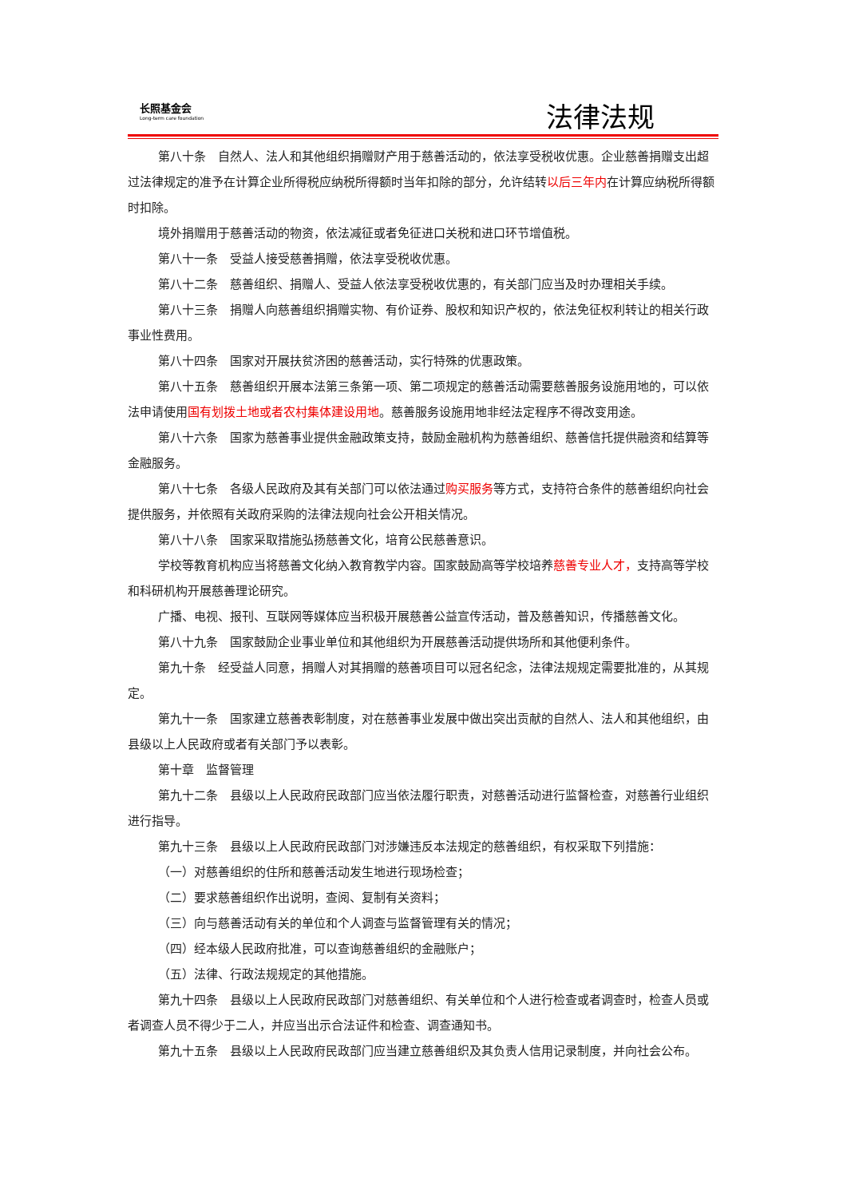长照基金会
Long-term care foundation
法律法规
第八十条　自然人、法人和其他组织捐赠财产用于慈善活动的，依法享受税收优惠。企业慈善捐赠支出超过法律规定的准予在计算企业所得税应纳税所得额时当年扣除的部分，允许结转以后三年内在计算应纳税所得额时扣除。
境外捐赠用于慈善活动的物资，依法减征或者免征进口关税和进口环节增值税。
第八十一条　受益人接受慈善捐赠，依法享受税收优惠。
第八十二条　慈善组织、捐赠人、受益人依法享受税收优惠的，有关部门应当及时办理相关手续。
第八十三条　捐赠人向慈善组织捐赠实物、有价证券、股权和知识产权的，依法免征权利转让的相关行政事业性费用。
第八十四条　国家对开展扶贫济困的慈善活动，实行特殊的优惠政策。
第八十五条　慈善组织开展本法第三条第一项、第二项规定的慈善活动需要慈善服务设施用地的，可以依法申请使用国有划拨土地或者农村集体建设用地。慈善服务设施用地非经法定程序不得改变用途。
第八十六条　国家为慈善事业提供金融政策支持，鼓励金融机构为慈善组织、慈善信托提供融资和结算等金融服务。
第八十七条　各级人民政府及其有关部门可以依法通过购买服务等方式，支持符合条件的慈善组织向社会提供服务，并依照有关政府采购的法律法规向社会公开相关情况。
第八十八条　国家采取措施弘扬慈善文化，培育公民慈善意识。
学校等教育机构应当将慈善文化纳入教育教学内容。国家鼓励高等学校培养慈善专业人才，支持高等学校和科研机构开展慈善理论研究。
广播、电视、报刊、互联网等媒体应当积极开展慈善公益宣传活动，普及慈善知识，传播慈善文化。
第八十九条　国家鼓励企业事业单位和其他组织为开展慈善活动提供场所和其他便利条件。
第九十条　经受益人同意，捐赠人对其捐赠的慈善项目可以冠名纪念，法律法规规定需要批准的，从其规定。
第九十一条　国家建立慈善表彰制度，对在慈善事业发展中做出突出贡献的自然人、法人和其他组织，由县级以上人民政府或者有关部门予以表彰。
第十章　监督管理
第九十二条　县级以上人民政府民政部门应当依法履行职责，对慈善活动进行监督检查，对慈善行业组织进行指导。
第九十三条　县级以上人民政府民政部门对涉嫌违反本法规定的慈善组织，有权采取下列措施：
（一）对慈善组织的住所和慈善活动发生地进行现场检查；
（二）要求慈善组织作出说明，查阅、复制有关资料；
（三）向与慈善活动有关的单位和个人调查与监督管理有关的情况；
（四）经本级人民政府批准，可以查询慈善组织的金融账户；
（五）法律、行政法规规定的其他措施。
第九十四条　县级以上人民政府民政部门对慈善组织、有关单位和个人进行检查或者调查时，检查人员或者调查人员不得少于二人，并应当出示合法证件和检查、调查通知书。
第九十五条　县级以上人民政府民政部门应当建立慈善组织及其负责人信用记录制度，并向社会公布。